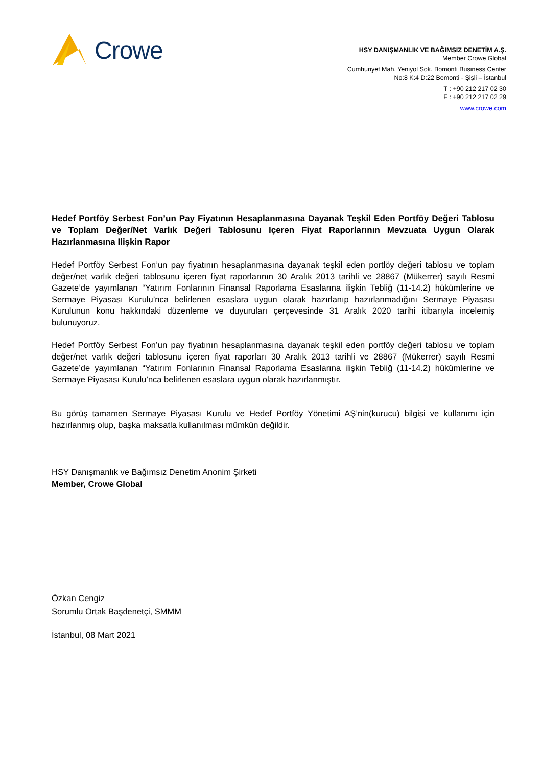Crowe
HSY DANIŞMANLIK VE BAĞIMSIZ DENETİM A.Ş.
Member Crowe Global
Cumhuriyet Mah. Yeniyol Sok. Bomonti Business Center
No:8 K:4 D:22 Bomonti - Şişli – İstanbul
T : +90 212 217 02 30
F : +90 212 217 02 29
www.crowe.com
Hedef Portföy Serbest Fon’un Pay Fiyatının Hesaplanmasına Dayanak Teşkil Eden Portföy Değeri Tablosu ve Toplam Değer/Net Varlık Değeri Tablosunu Içeren Fiyat Raporlarının Mevzuata Uygun Olarak Hazırlanmasına Ilişkin Rapor
Hedef Portföy Serbest Fon’un pay fiyatının hesaplanmasına dayanak teşkil eden portlöy değeri tablosu ve toplam değer/net varlık değeri tablosunu içeren fiyat raporlarının 30 Aralık 2013 tarihli ve 28867 (Mükerrer) sayılı Resmi Gazete’de yayımlanan “Yatırım Fonlarının Finansal Raporlama Esaslarına ilişkin Tebliğ (11-14.2) hükümlerine ve Sermaye Piyasası Kurulu’nca belirlenen esaslara uygun olarak hazırlanıp hazırlanmadığını Sermaye Piyasası Kurulunun konu hakkındaki düzenleme ve duyuruları çerçevesinde 31 Aralık 2020 tarihi itibarıyla incelemiş bulunuyoruz.
Hedef Portföy Serbest Fon’un pay fiyatının hesaplanmasına dayanak teşkil eden portföy değeri tablosu ve toplam değer/net varlık değeri tablosunu içeren fiyat raporları 30 Aralık 2013 tarihli ve 28867 (Mükerrer) sayılı Resmi Gazete’de yayımlanan “Yatırım Fonlarının Finansal Raporlama Esaslarına ilişkin Tebliğ (11-14.2) hükümlerine ve Sermaye Piyasası Kurulu’nca belirlenen esaslara uygun olarak hazırlanmıştır.
Bu görüş tamamen Sermaye Piyasası Kurulu ve Hedef Portföy Yönetimi AŞ’nin(kurucu) bilgisi ve kullanımı için hazırlanmış olup, başka maksatla kullanılması mümkün değildir.
HSY Danışmanlık ve Bağımsız Denetim Anonim Şirketi
Member, Crowe Global
Özkan Cengiz
Sorumlu Ortak Başdenetçi, SMMM
İstanbul, 08 Mart 2021